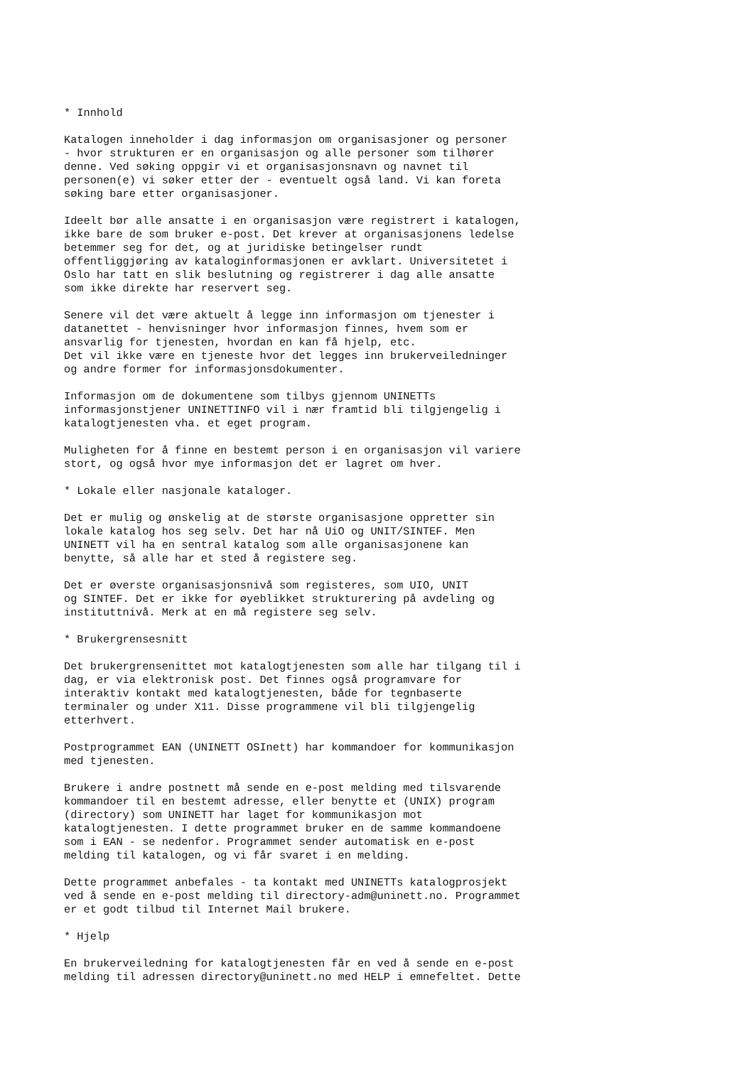* Innhold
Katalogen inneholder i dag informasjon om organisasjoner og personer - hvor strukturen er en organisasjon og alle personer som tilhører denne. Ved søking oppgir vi et organisasjonsnavn og navnet til personen(e) vi søker etter der - eventuelt også land. Vi kan foreta søking bare etter organisasjoner.
Ideelt bør alle ansatte i en organisasjon være registrert i katalogen, ikke bare de som bruker e-post. Det krever at organisasjonens ledelse betemmer seg for det, og at juridiske betingelser rundt offentliggjøring av kataloginformasjonen er avklart. Universitetet i Oslo har tatt en slik beslutning og registrerer i dag alle ansatte som ikke direkte har reservert seg.
Senere vil det være aktuelt å legge inn informasjon om tjenester i datanettet - henvisninger hvor informasjon finnes, hvem som er ansvarlig for tjenesten, hvordan en kan få hjelp, etc. Det vil ikke være en tjeneste hvor det legges inn brukerveiledninger og andre former for informasjonsdokumenter.
Informasjon om de dokumentene som tilbys gjennom UNINETTs informasjonstjener UNINETTINFO vil i nær framtid bli tilgjengelig i katalogtjenesten vha. et eget program.
Muligheten for å finne en bestemt person i en organisasjon vil variere stort, og også hvor mye informasjon det er lagret om hver.
* Lokale eller nasjonale kataloger.
Det er mulig og ønskelig at de største organisasjone oppretter sin lokale katalog hos seg selv. Det har nå UiO og UNIT/SINTEF. Men UNINETT vil ha en sentral katalog som alle organisasjonene kan benytte, så alle har et sted å registere seg.
Det er øverste organisasjonsnivå som registeres, som UIO, UNIT og SINTEF. Det er ikke for øyeblikket strukturering på avdeling og instituttnivå. Merk at en må registere seg selv.
* Brukergrensesnitt
Det brukergrensenittet mot katalogtjenesten som alle har tilgang til i dag, er via elektronisk post. Det finnes også programvare for interaktiv kontakt med katalogtjenesten, både for tegnbaserte terminaler og under X11. Disse programmene vil bli tilgjengelig etterhvert.
Postprogrammet EAN (UNINETT OSInett) har kommandoer for kommunikasjon med tjenesten.
Brukere i andre postnett må sende en e-post melding med tilsvarende kommandoer til en bestemt adresse, eller benytte et (UNIX) program (directory) som UNINETT har laget for kommunikasjon mot katalogtjenesten. I dette programmet bruker en de samme kommandoene som i EAN - se nedenfor. Programmet sender automatisk en e-post melding til katalogen, og vi får svaret i en melding.
Dette programmet anbefales - ta kontakt med UNINETTs katalogprosjekt ved å sende en e-post melding til directory-adm@uninett.no. Programmet er et godt tilbud til Internet Mail brukere.
* Hjelp
En brukerveiledning for katalogtjenesten får en ved å sende en e-post melding til adressen directory@uninett.no med HELP i emnefeltet. Dette